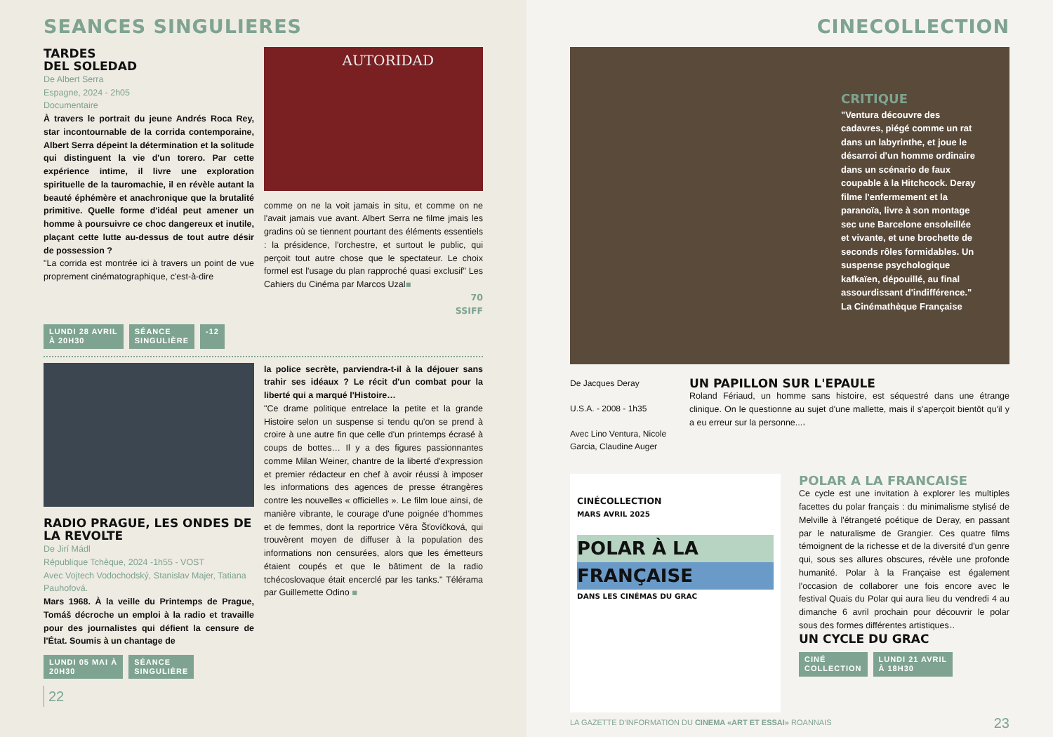SEANCES SINGULIERES
TARDES
DEL SOLEDAD
De Albert Serra
Espagne, 2024 - 2h05
Documentaire
À travers le portrait du jeune Andrés Roca Rey, star incontournable de la corrida contemporaine, Albert Serra dépeint la détermination et la solitude qui distinguent la vie d'un torero. Par cette expérience intime, il livre une exploration spirituelle de la tauromachie, il en révèle autant la beauté éphémère et anachronique que la brutalité primitive. Quelle forme d'idéal peut amener un homme à poursuivre ce choc dangereux et inutile, plaçant cette lutte au-dessus de tout autre désir de possession ?
"La corrida est montrée ici à travers un point de vue proprement cinématographique, c'est-à-dire
AUTORIDAD
comme on ne la voit jamais in situ, et comme on ne l'avait jamais vue avant. Albert Serra ne filme jmais les gradins où se tiennent pourtant des éléments essentiels : la présidence, l'orchestre, et surtout le public, qui perçoit tout autre chose que le spectateur. Le choix formel est l'usage du plan rapproché quasi exclusif" Les Cahiers du Cinéma par Marcos Uzal▪
70
SSIFF
LUNDI 28 AVRIL
À 20H30 SÉANCE
SINGULIÈRE -12
RADIO PRAGUE, LES ONDES DE LA REVOLTE
De Jirí Mádl
République Tchèque, 2024 -1h55 - VOST
Avec Vojtech Vodochodský, Stanislav Majer, Tatiana Pauhofová.
Mars 1968. À la veille du Printemps de Prague, Tomáš décroche un emploi à la radio et travaille pour des journalistes qui défient la censure de l'État. Soumis à un chantage de
la police secrète, parviendra-t-il à la déjouer sans trahir ses idéaux ? Le récit d'un combat pour la liberté qui a marqué l'Histoire…
"Ce drame politique entrelace la petite et la grande Histoire selon un suspense si tendu qu'on se prend à croire à une autre fin que celle d'un printemps écrasé à coups de bottes… Il y a des figures passionnantes comme Milan Weiner, chantre de la liberté d'expression et premier rédacteur en chef à avoir réussi à imposer les informations des agences de presse étrangères contre les nouvelles « officielles ». Le film loue ainsi, de manière vibrante, le courage d'une poignée d'hommes et de femmes, dont la reportrice Věra Šťovíčková, qui trouvèrent moyen de diffuser à la population des informations non censurées, alors que les émetteurs étaient coupés et que le bâtiment de la radio tchécoslovaque était encerclé par les tanks." Télérama par Guillemette Odino ▪
LUNDI 05 MAI À
20H30 SÉANCE
SINGULIÈRE
22
CINECOLLECTION
CRITIQUE
"Ventura découvre des cadavres, piégé comme un rat dans un labyrinthe, et joue le désarroi d'un homme ordinaire dans un scénario de faux coupable à la Hitchcock. Deray filme l'enfermement et la paranoïa, livre à son montage sec une Barcelone ensoleillée et vivante, et une brochette de seconds rôles formidables. Un suspense psychologique kafkaïen, dépouillé, au final assourdissant d'indifférence." La Cinémathèque Française
De Jacques Deray
U.S.A. - 2008 - 1h35
Avec Lino Ventura, Nicole Garcia, Claudine Auger
UN PAPILLON SUR L'EPAULE
Roland Fériaud, un homme sans histoire, est séquestré dans une étrange clinique. On le questionne au sujet d'une mallette, mais il s'aperçoit bientôt qu'il y a eu erreur sur la personne....
CINÉCOLLECTION
MARS AVRIL 2025
POLAR À LA
FRANÇAISE
DANS LES CINÉMAS DU GRAC
POLAR A LA FRANCAISE
Ce cycle est une invitation à explorer les multiples facettes du polar français : du minimalisme stylisé de Melville à l'étrangeté poétique de Deray, en passant par le naturalisme de Grangier. Ces quatre films témoignent de la richesse et de la diversité d'un genre qui, sous ses allures obscures, révèle une profonde humanité. Polar à la Française est également l'occasion de collaborer une fois encore avec le festival Quais du Polar qui aura lieu du vendredi 4 au dimanche 6 avril prochain pour découvrir le polar sous des formes différentes artistiques..
UN CYCLE DU GRAC
CINÉ
COLLECTION LUNDI 21 AVRIL
À 18H30
LA GAZETTE D'INFORMATION DU CINEMA «ART ET ESSAI» ROANNAIS 23